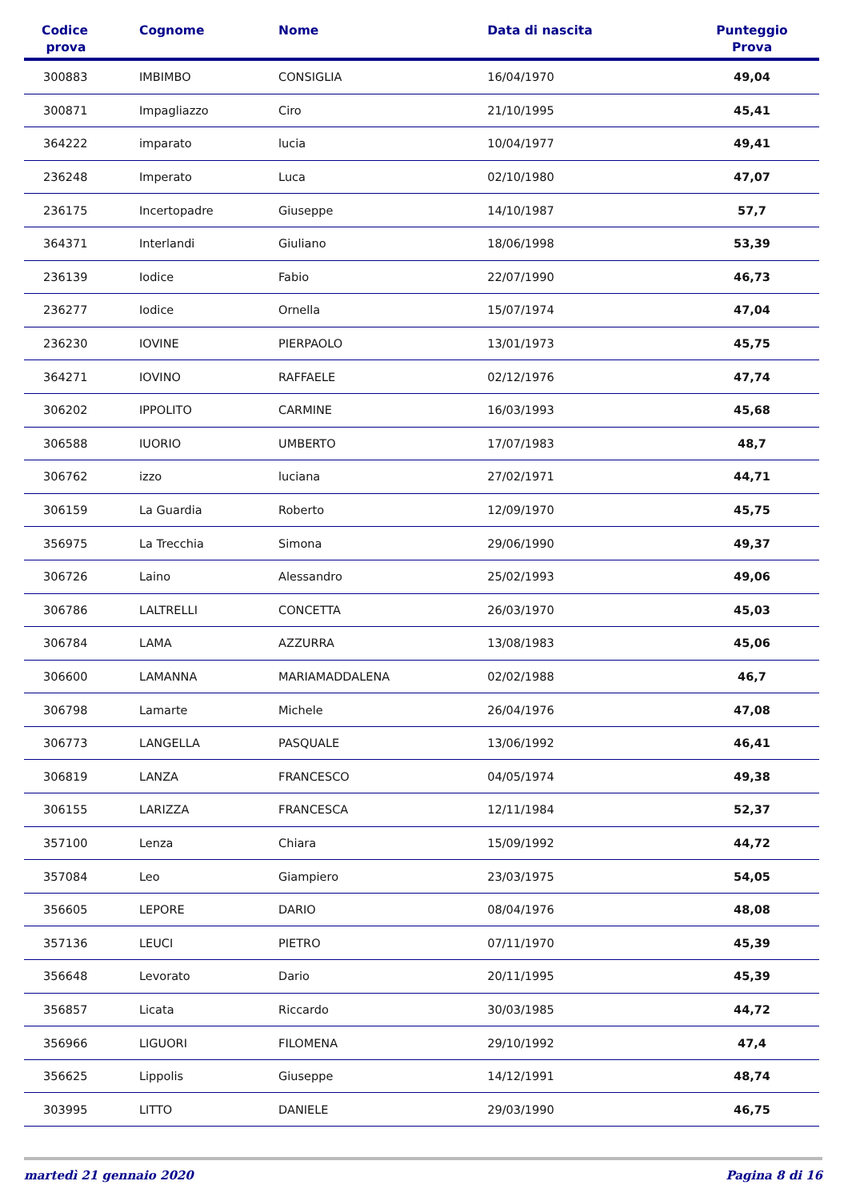| Codice prova | Cognome | Nome | Data di nascita | Punteggio Prova |
| --- | --- | --- | --- | --- |
| 300883 | IMBIMBO | CONSIGLIA | 16/04/1970 | 49,04 |
| 300871 | Impagliazzo | Ciro | 21/10/1995 | 45,41 |
| 364222 | imparato | lucia | 10/04/1977 | 49,41 |
| 236248 | Imperato | Luca | 02/10/1980 | 47,07 |
| 236175 | Incertopadre | Giuseppe | 14/10/1987 | 57,7 |
| 364371 | Interlandi | Giuliano | 18/06/1998 | 53,39 |
| 236139 | Iodice | Fabio | 22/07/1990 | 46,73 |
| 236277 | Iodice | Ornella | 15/07/1974 | 47,04 |
| 236230 | IOVINE | PIERPAOLO | 13/01/1973 | 45,75 |
| 364271 | IOVINO | RAFFAELE | 02/12/1976 | 47,74 |
| 306202 | IPPOLITO | CARMINE | 16/03/1993 | 45,68 |
| 306588 | IUORIO | UMBERTO | 17/07/1983 | 48,7 |
| 306762 | izzo | luciana | 27/02/1971 | 44,71 |
| 306159 | La Guardia | Roberto | 12/09/1970 | 45,75 |
| 356975 | La Trecchia | Simona | 29/06/1990 | 49,37 |
| 306726 | Laino | Alessandro | 25/02/1993 | 49,06 |
| 306786 | LALTRELLI | CONCETTA | 26/03/1970 | 45,03 |
| 306784 | LAMA | AZZURRA | 13/08/1983 | 45,06 |
| 306600 | LAMANNA | MARIAMADDALENA | 02/02/1988 | 46,7 |
| 306798 | Lamarte | Michele | 26/04/1976 | 47,08 |
| 306773 | LANGELLA | PASQUALE | 13/06/1992 | 46,41 |
| 306819 | LANZA | FRANCESCO | 04/05/1974 | 49,38 |
| 306155 | LARIZZA | FRANCESCA | 12/11/1984 | 52,37 |
| 357100 | Lenza | Chiara | 15/09/1992 | 44,72 |
| 357084 | Leo | Giampiero | 23/03/1975 | 54,05 |
| 356605 | LEPORE | DARIO | 08/04/1976 | 48,08 |
| 357136 | LEUCI | PIETRO | 07/11/1970 | 45,39 |
| 356648 | Levorato | Dario | 20/11/1995 | 45,39 |
| 356857 | Licata | Riccardo | 30/03/1985 | 44,72 |
| 356966 | LIGUORI | FILOMENA | 29/10/1992 | 47,4 |
| 356625 | Lippolis | Giuseppe | 14/12/1991 | 48,74 |
| 303995 | LITTO | DANIELE | 29/03/1990 | 46,75 |
martedì 21 gennaio 2020 Pagina 8 di 16